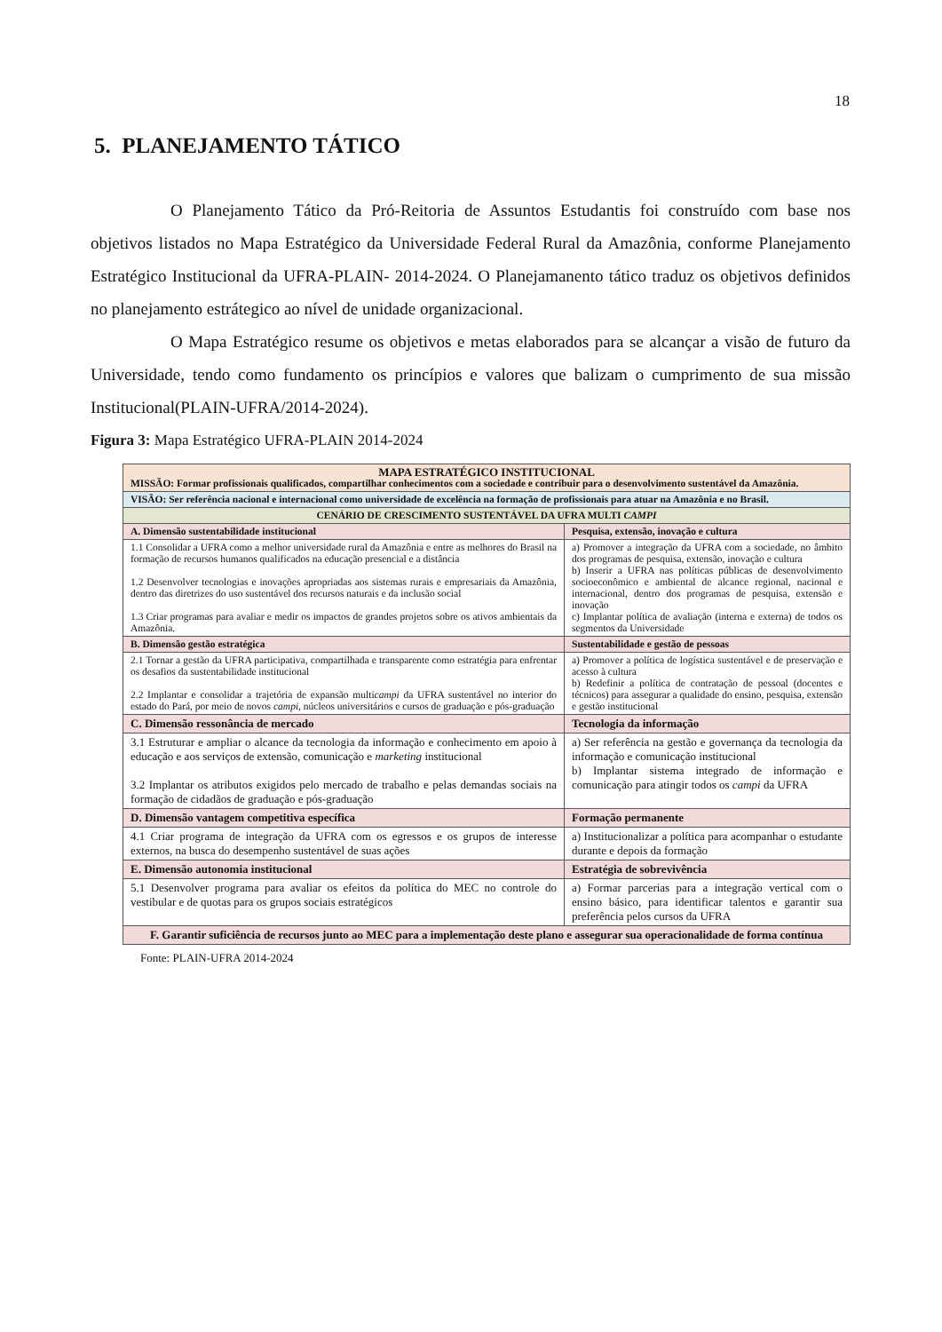18
5. PLANEJAMENTO TÁTICO
O Planejamento Tático da Pró-Reitoria de Assuntos Estudantis foi construído com base nos objetivos listados no Mapa Estratégico da Universidade Federal Rural da Amazônia, conforme Planejamento Estratégico Institucional da UFRA-PLAIN- 2014-2024. O Planejamanento tático traduz os objetivos definidos no planejamento estrátegico ao nível de unidade organizacional.
O Mapa Estratégico resume os objetivos e metas elaborados para se alcançar a visão de futuro da Universidade, tendo como fundamento os princípios e valores que balizam o cumprimento de sua missão Institucional(PLAIN-UFRA/2014-2024).
Figura 3: Mapa Estratégico UFRA-PLAIN 2014-2024
| MAPA ESTRATÉGICO INSTITUCIONAL MISSÃO: Formar profissionais qualificados, compartilhar conhecimentos com a sociedade e contribuir para o desenvolvimento sustentável da Amazônia. | |
| VISÃO: Ser referência nacional e internacional como universidade de excelência na formação de profissionais para atuar na Amazônia e no Brasil. | |
| CENÁRIO DE CRESCIMENTO SUSTENTÁVEL DA UFRA MULTI CAMPI | |
| A. Dimensão sustentabilidade institucional | Pesquisa, extensão, inovação e cultura |
| 1.1 Consolidar a UFRA como a melhor universidade rural da Amazônia e entre as melhores do Brasil na formação de recursos humanos qualificados na educação presencial e a distância 1.2 Desenvolver tecnologias e inovações apropriadas aos sistemas rurais e empresariais da Amazônia, dentro das diretrizes do uso sustentável dos recursos naturais e da inclusão social 1.3 Criar programas para avaliar e medir os impactos de grandes projetos sobre os ativos ambientais da Amazônia. | a) Promover a integração da UFRA com a sociedade, no âmbito dos programas de pesquisa, extensão, inovação e cultura b) Inserir a UFRA nas políticas públicas de desenvolvimento socioeconômico e ambiental de alcance regional, nacional e internacional, dentro dos programas de pesquisa, extensão e inovação c) Implantar política de avaliação (interna e externa) de todos os segmentos da Universidade |
| B. Dimensão gestão estratégica | Sustentabilidade e gestão de pessoas |
| 2.1 Tornar a gestão da UFRA participativa, compartilhada e transparente como estratégia para enfrentar os desafios da sustentabilidade institucional 2.2 Implantar e consolidar a trajetória de expansão multi campi da UFRA sustentável no interior do estado do Pará, por meio de novos campi , núcleos universitários e cursos de graduação e pós-graduação | a) Promover a política de logística sustentável e de preservação e acesso à cultura b) Redefinir a política de contratação de pessoal (docentes e técnicos) para assegurar a qualidade do ensino, pesquisa, extensão e gestão institucional |
| C. Dimensão ressonância de mercado | Tecnologia da informação |
| 3.1 Estruturar e ampliar o alcance da tecnologia da informação e conhecimento em apoio à educação e aos serviços de extensão, comunicação e marketing institucional 3.2 Implantar os atributos exigidos pelo mercado de trabalho e pelas demandas sociais na formação de cidadãos de graduação e pós-graduação | a) Ser referência na gestão e governança da tecnologia da informação e comunicação institucional b) Implantar sistema integrado de informação e comunicação para atingir todos os campi da UFRA |
| D. Dimensão vantagem competitiva específica | Formação permanente |
| 4.1 Criar programa de integração da UFRA com os egressos e os grupos de interesse externos, na busca do desempenho sustentável de suas ações | a) Institucionalizar a política para acompanhar o estudante durante e depois da formação |
| E. Dimensão autonomia institucional | Estratégia de sobrevivência |
| 5.1 Desenvolver programa para avaliar os efeitos da política do MEC no controle do vestibular e de quotas para os grupos sociais estratégicos | a) Formar parcerias para a integração vertical com o ensino básico, para identificar talentos e garantir sua preferência pelos cursos da UFRA |
| F. Garantir suficiência de recursos junto ao MEC para a implementação deste plano e assegurar sua operacionalidade de forma contínua | |
Fonte: PLAIN-UFRA 2014-2024